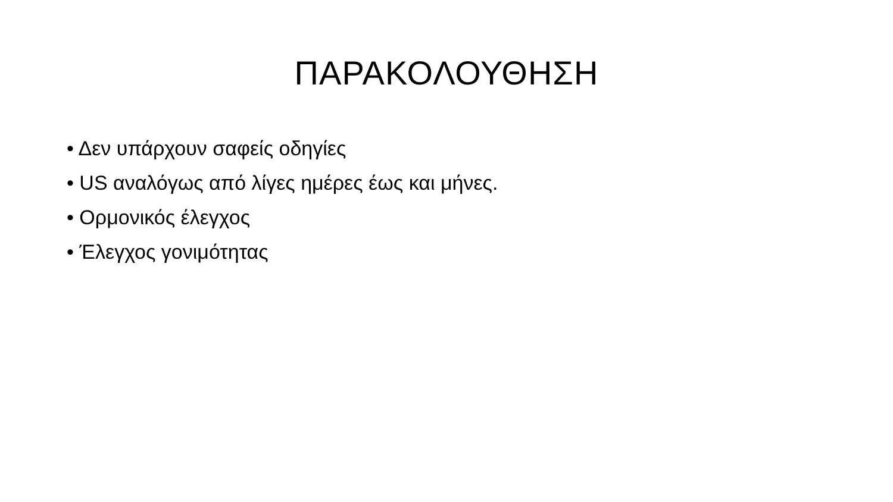ΠΑΡΑΚΟΛΟΥΘΗΣΗ
• Δεν υπάρχουν σαφείς οδηγίες
• US αναλόγως από λίγες ημέρες έως και μήνες.
• Ορμονικός έλεγχος
• Έλεγχος γονιμότητας